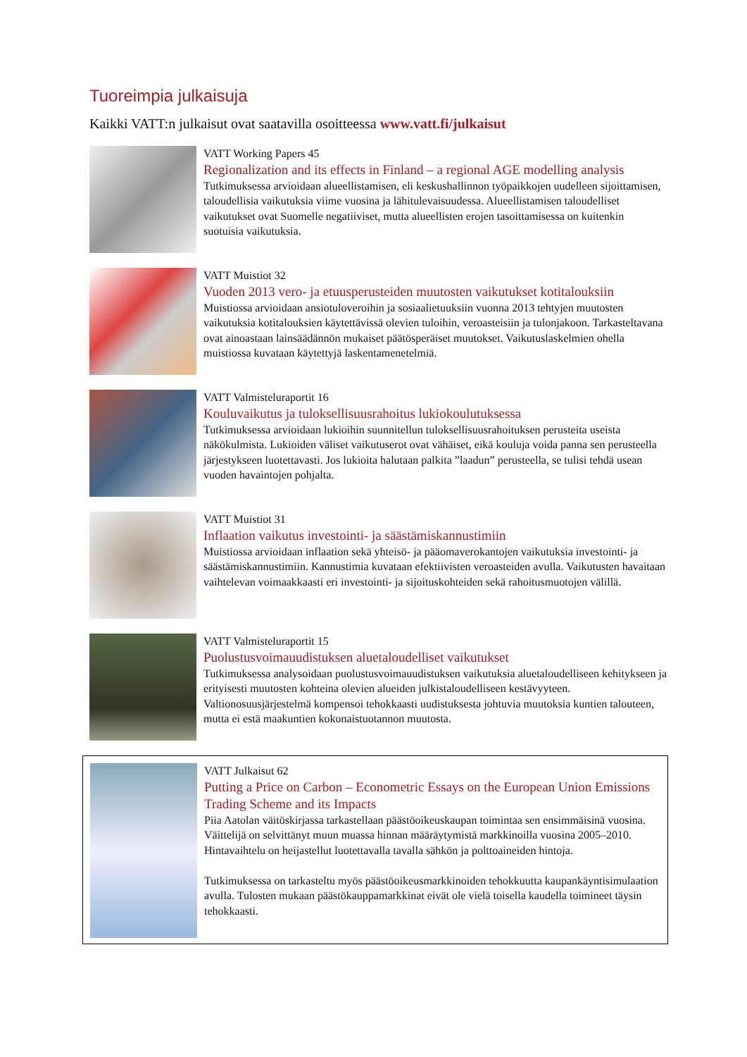Tuoreimpia julkaisuja
Kaikki VATT:n julkaisut ovat saatavilla osoitteessa www.vatt.fi/julkaisut
VATT Working Papers 45
Regionalization and its effects in Finland – a regional AGE modelling analysis
Tutkimuksessa arvioidaan alueellistamisen, eli keskushallinnon työpaikkojen uudelleen sijoittamisen, taloudellisia vaikutuksia viime vuosina ja lähitulevaisuudessa. Alueellis­tamisen taloudelliset vaikutukset ovat Suomelle negatiiviset, mutta alueellisten erojen tasoittamisessa on kuitenkin suotuisia vaikutuksia.
VATT Muistiot 32
Vuoden 2013 vero- ja etuusperusteiden muutosten vaikutukset kotitalouksiin
Muistiossa arvioidaan ansiotuloveroihin ja sosiaalietuuksiin vuonna 2013 tehtyjen muutosten vaikutuksia kotitalouksien käytettävissä olevien tuloihin, veroasteisiin ja tulonjakoon. Tarkasteltavana ovat ainoastaan lainsäädännön mukaiset päätösperäiset muutokset. Vaikutuslaskelmien ohella muistiossa kuvataan käytettyjä laskentamenetelmiä.
VATT Valmisteluraportit 16
Kouluvaikutus ja tuloksellisuusrahoitus lukiokoulutuksessa
Tutkimuksessa arvioidaan lukioihin suunnitellun tuloksellisuusrahoituksen perusteita useista näkökulmista. Lukioiden väliset vaikutuserot ovat vähäiset, eikä kouluja voida panna sen perusteella järjestykseen luotettavasti. Jos lukioita halutaan palkita ”laadun” perusteella, se tulisi tehdä usean vuoden havaintojen pohjalta.
VATT Muistiot 31
Inflaation vaikutus investointi- ja säästämiskannustimiin
Muistiossa arvioidaan inflaation sekä yhteisö- ja pääomaverokantojen vaikutuksia investointi- ja säästämiskannustimiin. Kannustimia kuvataan efektiivisten veroasteiden avulla. Vaikutusten havaitaan vaihtelevan voimaakkaasti eri investointi- ja sijoitus­kohteiden sekä rahoitusmuotojen välillä.
VATT Valmisteluraportit 15
Puolustusvoimauudistuksen aluetaloudelliset vaikutukset
Tutkimuksessa analysoidaan puolustusvoimauudistuksen vaikutuksia aluetaloudelliseen kehitykseen ja erityisesti muutosten kohteina olevien alueiden julkistaloudelliseen kestävyyteen. Valtionosuusjärjestelmä kompensoi tehokkaasti uudistuksesta johtuvia muutoksia kuntien talouteen, mutta ei estä maakuntien kokonaistuotannon muutosta.
VATT Julkaisut 62
Putting a Price on Carbon – Econometric Essays on the European Union Emissions Trading Scheme and its Impacts
Piia Aatolan väitöskirjassa tarkastellaan päästöoikeuskaupan toimintaa sen ensimmäisinä vuosina. Väittelijä on selvittänyt muun muassa hinnan määräytymistä markkinoilla vuosina 2005–2010. Hintavaihtelu on heijastellut luotettavalla tavalla sähkön ja poltto­aineiden hintoja.
Tutkimuksessa on tarkasteltu myös päästöoikeusmarkkinoiden tehokkuutta kaupankäynti­simulaation avulla. Tulosten mukaan päästökauppamarkkinat eivät ole vielä toisella kaudella toimineet täysin tehokkaasti.